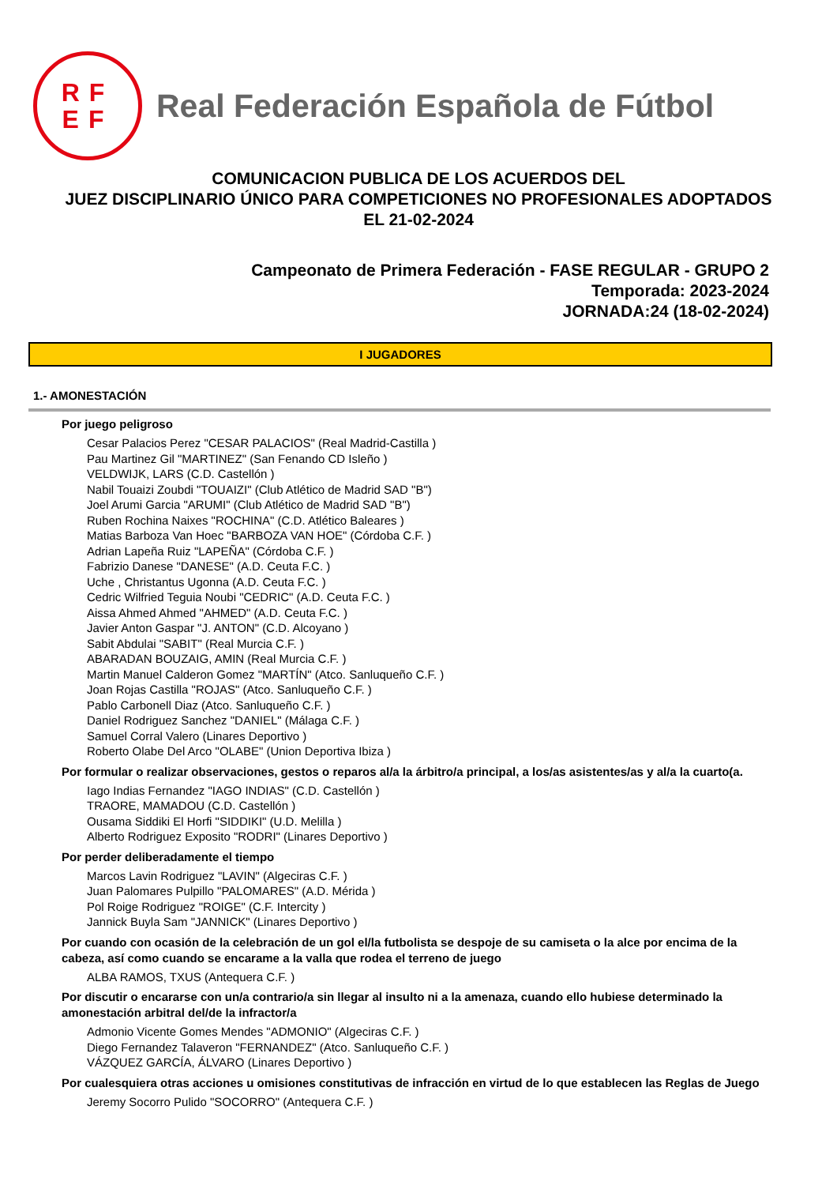RF
EF
Real Federación Española de Fútbol
COMUNICACION PUBLICA DE LOS ACUERDOS DEL
JUEZ DISCIPLINARIO ÚNICO PARA COMPETICIONES NO PROFESIONALES ADOPTADOS
EL 21-02-2024
Campeonato de Primera Federación - FASE REGULAR - GRUPO 2
Temporada: 2023-2024
JORNADA:24 (18-02-2024)
I JUGADORES
1.- AMONESTACIÓN
Por juego peligroso
Cesar Palacios Perez "CESAR PALACIOS" (Real Madrid-Castilla )
Pau Martinez Gil "MARTINEZ" (San Fenando CD Isleño )
VELDWIJK, LARS (C.D. Castellón )
Nabil Touaizi Zoubdi "TOUAIZI" (Club Atlético de Madrid SAD "B")
Joel Arumi Garcia "ARUMI" (Club Atlético de Madrid SAD "B")
Ruben Rochina Naixes "ROCHINA" (C.D. Atlético Baleares )
Matias Barboza Van Hoec "BARBOZA VAN HOE" (Córdoba C.F. )
Adrian Lapeña Ruiz "LAPEÑA" (Córdoba C.F. )
Fabrizio Danese "DANESE" (A.D. Ceuta F.C. )
Uche , Christantus Ugonna (A.D. Ceuta F.C. )
Cedric Wilfried Teguia Noubi "CEDRIC" (A.D. Ceuta F.C. )
Aissa Ahmed Ahmed "AHMED" (A.D. Ceuta F.C. )
Javier Anton Gaspar "J. ANTON" (C.D. Alcoyano )
Sabit Abdulai "SABIT" (Real Murcia C.F. )
ABARADAN BOUZAIG, AMIN (Real Murcia C.F. )
Martin Manuel Calderon Gomez "MARTÍN" (Atco. Sanluqueño C.F. )
Joan Rojas Castilla "ROJAS" (Atco. Sanluqueño C.F. )
Pablo Carbonell Diaz (Atco. Sanluqueño C.F. )
Daniel Rodriguez Sanchez "DANIEL" (Málaga C.F. )
Samuel Corral Valero (Linares Deportivo )
Roberto Olabe Del Arco "OLABE" (Union Deportiva Ibiza )
Por formular o realizar observaciones, gestos o reparos al/a la árbitro/a principal, a los/as asistentes/as y al/a la cuarto(a.
Iago Indias Fernandez "IAGO INDIAS" (C.D. Castellón )
TRAORE, MAMADOU (C.D. Castellón )
Ousama Siddiki El Horfi "SIDDIKI" (U.D. Melilla )
Alberto Rodriguez Exposito "RODRI" (Linares Deportivo )
Por perder deliberadamente el tiempo
Marcos Lavin Rodriguez "LAVIN" (Algeciras C.F. )
Juan Palomares Pulpillo "PALOMARES" (A.D. Mérida )
Pol Roige Rodriguez "ROIGE" (C.F. Intercity )
Jannick Buyla Sam "JANNICK" (Linares Deportivo )
Por cuando con ocasión de la celebración de un gol el/la futbolista se despoje de su camiseta o la alce por encima de la cabeza, así como cuando se encarame a la valla que rodea el terreno de juego
ALBA RAMOS, TXUS (Antequera C.F. )
Por discutir o encararse con un/a contrario/a sin llegar al insulto ni a la amenaza, cuando ello hubiese determinado la amonestación arbitral del/de la infractor/a
Admonio Vicente Gomes Mendes "ADMONIO" (Algeciras C.F. )
Diego Fernandez Talaveron "FERNANDEZ" (Atco. Sanluqueño C.F. )
VÁZQUEZ GARCÍA, ÁLVARO (Linares Deportivo )
Por cualesquiera otras acciones u omisiones constitutivas de infracción en virtud de lo que establecen las Reglas de Juego
Jeremy Socorro Pulido "SOCORRO" (Antequera C.F. )